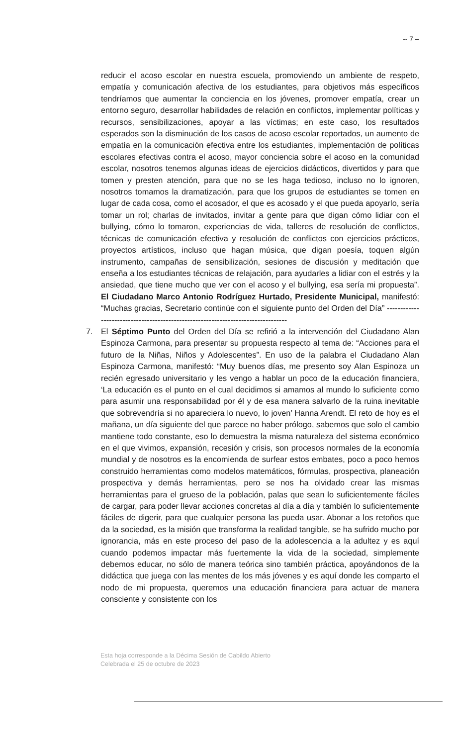-- 7 –
reducir el acoso escolar en nuestra escuela, promoviendo un ambiente de respeto, empatía y comunicación afectiva de los estudiantes, para objetivos más específicos tendríamos que aumentar la conciencia en los jóvenes, promover empatía, crear un entorno seguro, desarrollar habilidades de relación en conflictos, implementar políticas y recursos, sensibilizaciones, apoyar a las víctimas; en este caso, los resultados esperados son la disminución de los casos de acoso escolar reportados, un aumento de empatía en la comunicación efectiva entre los estudiantes, implementación de políticas escolares efectivas contra el acoso, mayor conciencia sobre el acoso en la comunidad escolar, nosotros tenemos algunas ideas de ejercicios didácticos, divertidos y para que tomen y presten atención, para que no se les haga tedioso, incluso no lo ignoren, nosotros tomamos la dramatización, para que los grupos de estudiantes se tomen en lugar de cada cosa, como el acosador, el que es acosado y el que pueda apoyarlo, sería tomar un rol; charlas de invitados, invitar a gente para que digan cómo lidiar con el bullying, cómo lo tomaron, experiencias de vida, talleres de resolución de conflictos, técnicas de comunicación efectiva y resolución de conflictos con ejercicios prácticos, proyectos artísticos, incluso que hagan música, que digan poesía, toquen algún instrumento, campañas de sensibilización, sesiones de discusión y meditación que enseña a los estudiantes técnicas de relajación, para ayudarles a lidiar con el estrés y la ansiedad, que tiene mucho que ver con el acoso y el bullying, esa sería mi propuesta”. El Ciudadano Marco Antonio Rodríguez Hurtado, Presidente Municipal, manifestó: “Muchas gracias, Secretario continúe con el siguiente punto del Orden del Día” ---------------------------------------------------------------------------------
7. El Séptimo Punto del Orden del Día se refirió a la intervención del Ciudadano Alan Espinoza Carmona, para presentar su propuesta respecto al tema de: “Acciones para el futuro de la Niñas, Niños y Adolescentes”. En uso de la palabra el Ciudadano Alan Espinoza Carmona, manifestó: “Muy buenos días, me presento soy Alan Espinoza un recién egresado universitario y les vengo a hablar un poco de la educación financiera, ‘La educación es el punto en el cual decidimos si amamos al mundo lo suficiente como para asumir una responsabilidad por él y de esa manera salvarlo de la ruina inevitable que sobrevendría si no apareciera lo nuevo, lo joven’ Hanna Arendt. El reto de hoy es el mañana, un día siguiente del que parece no haber prólogo, sabemos que solo el cambio mantiene todo constante, eso lo demuestra la misma naturaleza del sistema económico en el que vivimos, expansión, recesión y crisis, son procesos normales de la economía mundial y de nosotros es la encomienda de surfear estos embates, poco a poco hemos construido herramientas como modelos matemáticos, fórmulas, prospectiva, planeación prospectiva y demás herramientas, pero se nos ha olvidado crear las mismas herramientas para el grueso de la población, palas que sean lo suficientemente fáciles de cargar, para poder llevar acciones concretas al día a día y también lo suficientemente fáciles de digerir, para que cualquier persona las pueda usar. Abonar a los retoños que da la sociedad, es la misión que transforma la realidad tangible, se ha sufrido mucho por ignorancia, más en este proceso del paso de la adolescencia a la adultez y es aquí cuando podemos impactar más fuertemente la vida de la sociedad, simplemente debemos educar, no sólo de manera teórica sino también práctica, apoyándonos de la didáctica que juega con las mentes de los más jóvenes y es aquí donde les comparto el nodo de mi propuesta, queremos una educación financiera para actuar de manera consciente y consistente con los
Esta hoja corresponde a la Décima Sesión de Cabildo Abierto
Celebrada el 25 de octubre de 2023